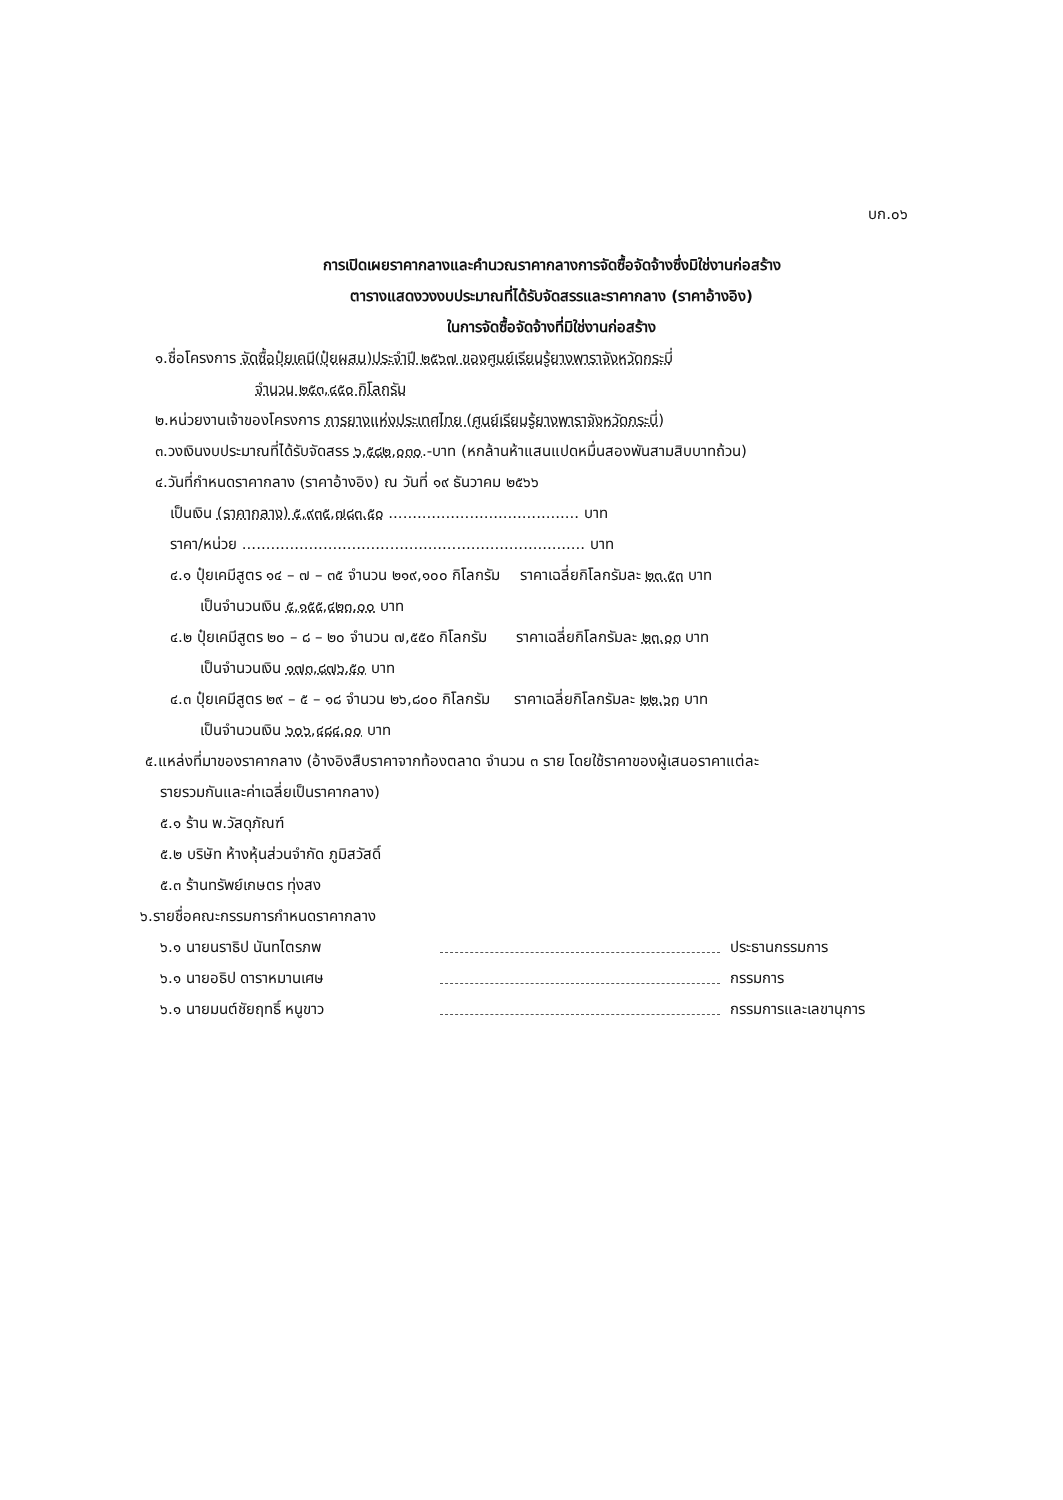บก.๐๖
การเปิดเผยราคากลางและคำนวณราคากลางการจัดซื้อจัดจ้างซึ่งมิใช่งานก่อสร้าง
ตารางแสดงวงงบประมาณที่ได้รับจัดสรรและราคากลาง (ราคาอ้างอิง)
ในการจัดซื้อจัดจ้างที่มิใช่งานก่อสร้าง
๑.ชื่อโครงการ จัดซื้อปุ๋ยเคมี(ปุ๋ยผสม)ประจำปี ๒๕๖๗ ของศูนย์เรียนรู้ยางพาราจังหวัดกระบี่
จำนวน ๒๕๓,๔๕๐ กิโลกรัม
๒.หน่วยงานเจ้าของโครงการ การยางแห่งประเทศไทย (ศูนย์เรียนรู้ยางพาราจังหวัดกระบี่)
๓.วงเงินงบประมาณที่ได้รับจัดสรร ๖,๕๘๒,๐๓๐.-บาท (หกล้านห้าแสนแปดหมื่นสองพันสามสิบบาทถ้วน)
๔.วันที่กำหนดราคากลาง (ราคาอ้างอิง) ณ วันที่ ๑๙ ธันวาคม ๒๕๖๖
เป็นเงิน (ราคากลาง) ๕,๙๓๕,๗๘๓.๕๐ ........................................ บาท
ราคา/หน่วย ........................................................................ บาท
๔.๑ ปุ๋ยเคมีสูตร ๑๔ – ๗ – ๓๕ จำนวน ๒๑๙,๑๐๐ กิโลกรัม ราคาเฉลี่ยกิโลกรัมละ ๒๓.๕๓ บาท
เป็นจำนวนเงิน ๕,๑๕๕,๔๒๓.๐๐ บาท
๔.๒ ปุ๋ยเคมีสูตร ๒๐ – ๘ – ๒๐ จำนวน ๗,๕๕๐ กิโลกรัม ราคาเฉลี่ยกิโลกรัมละ ๒๓.๐๓ บาท
เป็นจำนวนเงิน ๑๗๓,๘๗๖.๕๐ บาท
๔.๓ ปุ๋ยเคมีสูตร ๒๙ – ๕ – ๑๘ จำนวน ๒๖,๘๐๐ กิโลกรัม ราคาเฉลี่ยกิโลกรัมละ ๒๒.๖๓ บาท
เป็นจำนวนเงิน ๖๐๖,๔๘๔.๐๐ บาท
๕.แหล่งที่มาของราคากลาง (อ้างอิงสืบราคาจากท้องตลาด จำนวน ๓ ราย โดยใช้ราคาของผู้เสนอราคาแต่ละ
รายรวมกันและค่าเฉลี่ยเป็นราคากลาง)
๕.๑ ร้าน พ.วัสดุภัณฑ์
๕.๒ บริษัท ห้างหุ้นส่วนจำกัด ภูมิสวัสดิ์
๕.๓ ร้านทรัพย์เกษตร ทุ่งสง
๖.รายชื่อคณะกรรมการกำหนดราคากลาง
๖.๑ นายนราธิป นันทไตรภพ ประธานกรรมการ
๖.๑ นายอธิป ดาราหมานเศษ กรรมการ
๖.๑ นายมนต์ชัยฤทธิ์ หนูขาว กรรมการและเลขานุการ